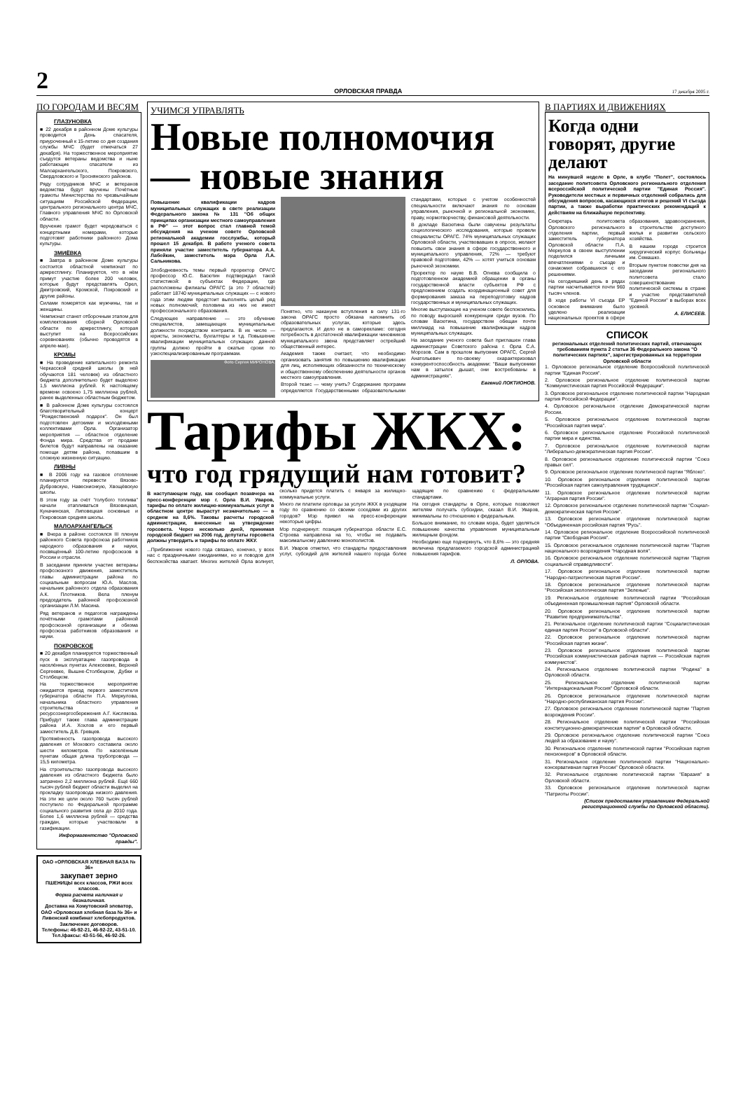2 ОРЛОВСКАЯ ПРАВДА 17 декабря 2005 г.
ПО ГОРОДАМ И ВЕСЯМ
ГЛАЗУНОВКА
■ 22 декабря в районном Доме культуры проводится День спасателя, приуроченный к 15-летию со дня создания службы МЧС (будет отмечаться 27 декабря). На торжественное мероприятие съедутся ветераны ведомства и ныне работающие спасатели из Малоархангельского, Покровского, Свердловского и Троснянского районов.
Ряду сотрудников МЧС и ветеранов ведомства будут вручены Почётные грамоты Министерства по чрезвычайным ситуациям Российской Федерации, центрального регионального центра МЧС, Главного управления МЧС по Орловской области.
Вручение грамот будет чередоваться с концертными номерами, которые подготовят работники районного Дома культуры.
ЗМИЁВКА
■ Завтра в районном Доме культуры состоится областной чемпионат по армрестлингу. Планируется, что в нём примут участие более 200 человек, которые будут представлять Орел, Дмитровский, Кромской, Покровский и другие районы.
Силами померятся как мужчины, так и женщины.
Чемпионат станет отборочным этапом для комплектования сборной Орловской области по армрестлингу, которая выступит на Всероссийских соревнованиях (обычно проводятся в апреле-мае).
КРОМЫ
■ На проведение капитального ремонта Черкасской средней школы (в ней обучаются 181 человек) из областного бюджета дополнительно будет выделено 1,5 миллиона рублей. К настоящему времени освоено 1,75 миллиона рублей, ранее выделенных областным бюджетом.
■ В районном Доме культуры состоялся благотворительный концерт "Рождественский подарок". Он был подготовлен детскими и молодёжными коллективами Орла. Организатор мероприятия — областное отделение Фонда мира. Средства от продажи билетов будут направлены на оказание помощи детям района, попавшим в сложную жизненную ситуацию.
ЛИВНЫ
■ В 2006 году на газовое отопление планируется перевести Вязово-Дубровскую, Навесниснкую, Хвощёвскую школы.
В этом году за счёт "голубого топлива" начали отапливаться Вязовицкая, Куначинская, Липовецкая основные и Покровская средняя школы.
МАЛОАРХАНГЕЛЬСК
■ Вчера в районе состоялся III пленум районного Совета профсоюза работников народного образования и науки, посвящённый 100-летию профсоюзов в России и отрасли.
В заседании приняли участие ветераны профсоюзного движения, заместитель главы администрации района по социальным вопросам Ю.А. Маслов, начальник районного отдела образования А.К. Плотников. Вела пленум председатель районной профсоюзной организации Л.М. Масина.
Ряд ветеранов и педагогов награждены почётными грамотами районной профсоюзной организации и обкома профсоюза работников образования и науки.
ПОКРОВСКОЕ
■ 20 декабря планируется торжественный пуск в эксплуатацию газопровода в населённых пунктах Алексеевке, Верхней Сергеевке, Вышне-Столбецком, Дубки и Столбецком.
На торжественное мероприятие ожидается приезд первого заместителя губернатора области П.А. Меркулова, начальника областного управления строительства и ресурсоэнергосбережения А.Г. Кислякова. Прибудут также глава администрации района И.А. Хохлов и его первый заместитель Д.В. Гревцев.
Протяжённость газопровода высокого давления от Мохового составила около шести километров. По населённым пунктам общая длина трубопровода — 15,5 километра.
На строительство газопровода высокого давления из областного бюджета было затрачено 2,2 миллиона рублей. Ещё 660 тысяч рублей бюджет области выделил на прокладку газопровода низкого давления. На эти же цели около 760 тысяч рублей поступило по Федеральной программе социального развития села до 2010 года. Более 1,6 миллиона рублей — средства граждан, которые участвовали в газификации.
Информагентство "Орловской правды".
ОАО «ОРЛОВСКАЯ ХЛЕБНАЯ БАЗА № 36»
закупает зерно
ПШЕНИЦЫ всех классов, РЖИ всех классов.
Форма расчета наличная и безналичная.
Доставка на Хомутовский элеватор, ОАО «Орловская хлебная база № 36» и Ливенский комбинат хлебопродуктов.
Заключение договоров.
Телефоны: 46-92-21, 46-92-22, 43-51-10.
Тел./факсы: 43-51-56, 46-92-26.
УЧИМСЯ УПРАВЛЯТЬ
Новые полномочия — новые знания
Повышение квалификации кадров муниципальных служащих в свете реализации Федерального закона № 131 "Об общих принципах организации местного самоуправления в РФ" — этот вопрос стал главной темой обсуждения на ученом совете Орловской региональной академии госслужбы, который прошел 15 декабря. В работе ученого совета приняли участие заместитель губернатора А.А. Лабейкин, заместитель мэра Орла Л.А. Сальникова.
Злободневность темы первый проректор ОРАГС профессор Ю.С. Васютин подтверждал такой статистикой: в субъектах Федерации, где расположены филиалы ОРАГС (а это 7 областей) работает 18740 муниципальных служащих — с нового года этим людям предстоит выполнять целый ряд новых полномочий; половина из них не имеет профессионального образования.
Следующее направление — это обучение специалистов, замещающих муниципальные должности посредством контракта. В их числе — юристы, экономисты, бухгалтеры и т.д. Повышение квалификации муниципальных служащих данной группы должно пройти в сжатые сроки по узкоспециализированным программам.
Фото Сергея МИРОНОВА.
Понятно, что накануне вступления в силу 131-го закона ОРАГС просто обязана напомнить об образовательных услугах, которые здесь предлагаются. И дело не в саморекламе: сегодня потребность в достаточной квалификации чиновников муниципального звена представляет острейший общественный интерес.
Академия также считает, что необходимо организовать занятия по повышению квалификации для лиц, исполняющих обязанности по техническому и общественному обеспечению деятельности органов местного самоуправления.
Второй тезис — чему учить? Содержание программ определяется Государственными образовательными стандартами, которые с учетом особенностей специальности включают знания по основам управления, рыночной и региональной экономике, праву, нормотворчеству, финансовой деятельности.
В докладе Васютина были озвучены результаты социологического исследования, которые провели специалисты ОРАГС. 74% муниципальных служащих Орловской области, участвовавших в опросе, желают повысить свои знания в сфере государственного и муниципального управления, 72% — требуют правовой подготовки, 42% — хотят учиться основам рыночной экономики.
Проректор по науке В.В. Огнева сообщила о подготовленном академией обращении в органы государственной власти субъектов РФ с предложением создать координационный совет для формирования заказа на переподготовку кадров государственных и муниципальных служащих.
Многие выступающие на ученом совете беспокоились по поводу выросшей конкуренции среди вузов. По словам Васютина, государством обещан почти миллиард на повышение квалификации кадров муниципальных служащих.
На заседание ученого совета был приглашен глава администрации Советского района г. Орла С.А. Морозов. Сам в прошлом выпускник ОРАГС, Сергей Анатольевич по-своему охарактеризовал конкурентоспособность академии: "Ваши выпускники нам в затылок дышат, они востребованы в администрациях".
Евгений ЛОКТИОНОВ.
Тарифы ЖКХ:
что год грядущий нам готовит?
В наступающем году, как сообщил позавчера на пресс-конференции мэр г. Орла В.И. Уваров, тарифы по оплате жилищно-коммунальных услуг в областном центре вырастут незначительно — в среднем на 8,6%. Таковы расчеты городской администрации, внесенные на утверждение горсовета. Через несколько дней, принимая городской бюджет на 2006 год, депутаты горсовета должны утвердить и тарифы по оплате ЖКУ.
...Приближение нового года связано, конечно, у всех нас с праздничными ожиданиями, но и поводов для беспокойства хватает. Многих жителей Орла волнует, сколько придется платить с января за жилищно-коммунальные услуги.
Много ли платили орловцы за услуги ЖКХ в уходящем году по сравнению со своими соседями из других городов? Мэр привел на пресс-конференции некоторые цифры.
Мэр подчеркнул: позиция губернатора области Е.С. Строева направлена на то, чтобы не подавать максимальному давлению монополистов.
В.И. Уваров отметил, что стандарты предоставления услуг, субсидий для жителей нашего города более щадящие по сравнению с федеральными стандартами.
На сегодня стандарты в Орле, которые позволяют жителям получать субсидии, сказал В.И. Уваров, минимальны по отношению к федеральным.
Большое внимание, по словам мэра, будет уделяться повышению качества управления муниципальным жилищным фондом.
Необходимо еще подчеркнуть, что 8,6% — это средняя величина предлагаемого городской администрацией повышения тарифов.
Л. ОРЛОВА.
В ПАРТИЯХ И ДВИЖЕНИЯХ
Когда одни говорят, другие делают
На минувшей неделе в Орле, в клубе "Полет", состоялось заседание политсовета Орловского регионального отделения всероссийской политической партии "Единая Россия". Руководители местных и первичных отделений собрались для обсуждения вопросов, касающихся итогов и решений VI съезда партии, а также выработки практических рекомендаций к действиям на ближайшую перспективу.
Секретарь политсовета Орловского регионального отделения партии, первый заместитель губернатора Орловской области П.А. Меркулов в своем выступлении поделился личными впечатлениями о съезде и ознакомил собравшихся с его решениями.
На сегодняшний день в рядах партии насчитывается почти 960 тысяч членов.
В ходе работы VI съезда ЕР основное внимание было уделено реализации национальных проектов в сфере образования, здравоохранения, в строительстве доступного жилья и развитии сельского хозяйства.
В нашем городе строится хирургический корпус больницы им. Семашко.
Вторым пунктом повестки дня на заседании регионального политсовета стало совершенствование политической системы в стране и участие представителей "Единой России" в выборах всех уровней.
А. ЕЛИСЕЕВ.
СПИСОК
региональных отделений политических партий, отвечающих требованиям пункта 2 статьи 36 Федерального закона "О политических партиях", зарегистрированных на территории Орловской области
1. Орловское региональное отделение Всероссийской политической партии "Единая Россия".
2. Орловское региональное отделение политической партии "Коммунистическая партия Российской Федерации".
3. Орловское региональное отделение политической партии "Народная партия Российской Федерации".
4. Орловское региональное отделение Демократической партии России.
5. Орловское региональное отделение политической партии "Российская партия мира".
6. Орловское региональное отделение Российской политической партии мира и единства.
7. Орловское региональное отделение политической партии "Либерально-демократическая партия России".
8. Орловское региональное отделение политической партии "Союз правых сил".
9. Орловское региональное отделение политической партии "Яблоко".
10. Орловское региональное отделение политической партии "Российская партия самоуправления трудящихся".
11. Орловское региональное отделение политической партии "Аграрная партия России".
12. Орловское региональное отделение политической партии "Социал-демократическая партия России".
13. Орловское региональное отделение политической партии "Объединенная российская партия "Русь".
14. Орловское региональное отделение Всероссийской политической партии "Свободная Россия".
15. Орловское региональное отделение политической партии "Партия национального возрождения "Народная воля".
16. Орловское региональное отделение политической партии "Партия социальной справедливости".
17. Орловское региональное отделение политической партии "Народно-патриотическая партия России".
18. Орловское региональное отделение политической партии "Российская экологическая партия "Зеленые".
19. Региональное отделение политической партии "Российская объединенная промышленная партия" Орловской области.
20. Орловское региональное отделение политической партии "Развитие предпринимательства".
21. Региональное отделение политической партии "Социалистическая единая партия России" в Орловской области".
22. Орловское региональное отделение политической партии "Российская партия жизни".
23. Орловское региональное отделение политической партии "Российская коммунистическая рабочая партия — Российская партия коммунистов".
24. Региональное отделение политической партии "Родина" в Орловской области.
25. Региональное отделение политической партии "Интернациональная Россия" Орловской области.
26. Орловское региональное отделение политической партии "Народно-республиканская партия России".
27. Орловское региональное отделение политической партии "Партия возрождения России".
28. Региональное отделение политической партии "Российская конституционно-демократическая партия" в Орловской области.
29. Орловское региональное отделение политической партии "Союз людей за образование и науку".
30. Региональное отделение политической партии "Российская партия пенсионеров" в Орловской области.
31. Региональное отделение политической партии "Национально-консервативная партия России" Орловской области.
32. Региональное отделение политической партии "Евразия" в Орловской области.
33. Орловское региональное отделение политической партии "Патриоты России".
(Список предоставлен управлением Федеральной регистрационной службы по Орловской области).